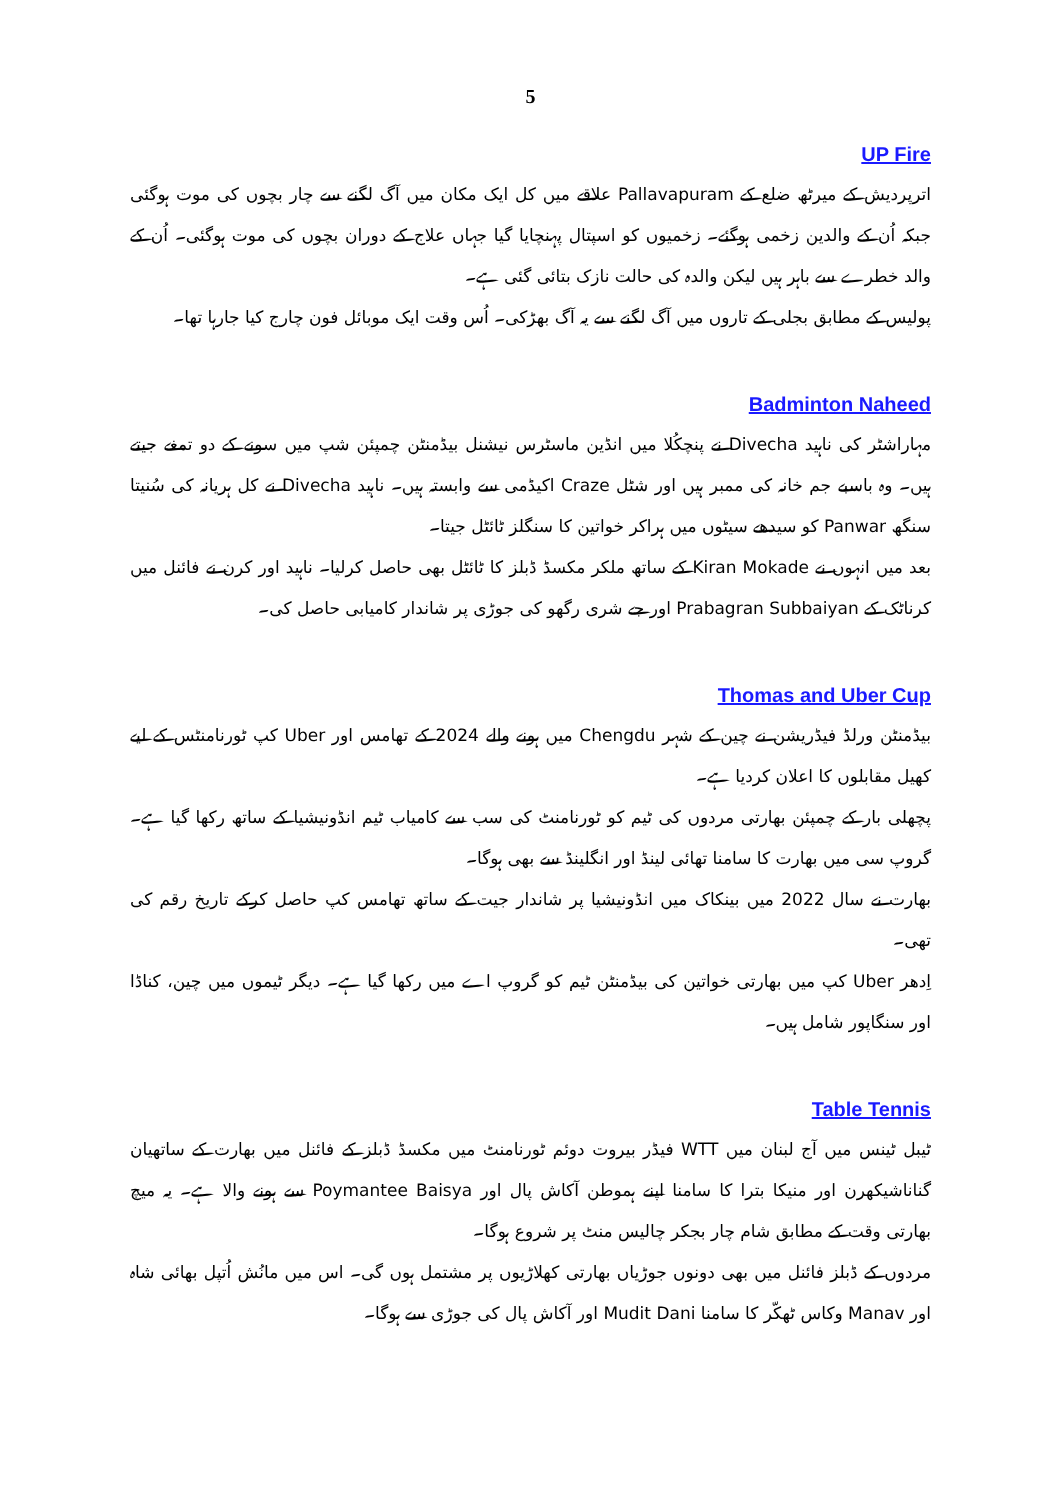5
UP Fire
اترپردیش کے میرٹھ ضلع کے Pallavapuram علاقے میں کل ایک مکان میں آگ لگنے سے چار بچوں کی موت ہوگئی جبکہ اُن کے والدین زخمی ہوگئے۔ زخمیوں کو اسپتال پہنچایا گیا جہاں علاج کے دوران بچوں کی موت ہوگئی۔ اُن کے والد خطرے سے باہر ہیں لیکن والدہ کی حالت نازک بتائی گئی ہے۔
پولیس کے مطابق بجلی کے تاروں میں آگ لگنے سے یہ آگ بھڑکی۔ اُس وقت ایک موبائل فون چارج کیا جارہا تھا۔
Badminton Naheed
مہاراشٹر کی ناہید Divecha نے پنچکُلا میں انڈین ماسٹرس نیشنل بیڈمنٹن چمپئن شپ میں سونے کے دو تمغے جیتے ہیں۔ وہ باسبے جم خانہ کی ممبر ہیں اور شٹل Craze اکیڈمی سے وابستہ ہیں۔ ناہید Divecha نے کل ہریانہ کی سُنیتا سنگھ Panwar کو سیدھے سیٹوں میں ہراکر خواتین کا سنگلز ٹائٹل جیتا۔
بعد میں انہوں نے Kiran Mokade کے ساتھ ملکر مکسڈ ڈبلز کا ٹائٹل بھی حاصل کرلیا۔ ناہید اور کرن نے فائنل میں کرناٹک کے Prabagran Subbaiyan اور جے شری رگھو کی جوڑی پر شاندار کامیابی حاصل کی۔
Thomas and Uber Cup
بیڈمنٹن ورلڈ فیڈریشن نے چین کے شہر Chengdu میں ہونے والے 2024 کے تھامس اور Uber کپ ٹورنامنٹس کے لیے کھیل مقابلوں کا اعلان کردیا ہے۔
پچھلی بار کے چمپئن بھارتی مردوں کی ٹیم کو ٹورنامنٹ کی سب سے کامیاب ٹیم انڈونیشیا کے ساتھ رکھا گیا ہے۔ گروپ سی میں بھارت کا سامنا تھائی لینڈ اور انگلینڈ سے بھی ہوگا۔
بھارت نے سال 2022 میں بینکاک میں انڈونیشیا پر شاندار جیت کے ساتھ تھامس کپ حاصل کرکے تاریخ رقم کی تھی۔
اِدھر Uber کپ میں بھارتی خواتین کی بیڈمنٹن ٹیم کو گروپ اے میں رکھا گیا ہے۔ دیگر ٹیموں میں چین، کناڈا اور سنگاپور شامل ہیں۔
Table Tennis
ٹیبل ٹینس میں آج لبنان میں WTT فیڈر بیروت دوئم ٹورنامنٹ میں مکسڈ ڈبلز کے فائنل میں بھارت کے ساتھیان گناناشیکھرن اور منیکا بترا کا سامنا اپنے ہموطن آکاش پال اور Poymantee Baisya سے ہونے والا ہے۔ یہ میچ بھارتی وقت کے مطابق شام چار بجکر چالیس منٹ پر شروع ہوگا۔
مردوں کے ڈبلز فائنل میں بھی دونوں جوڑیاں بھارتی کھلاڑیوں پر مشتمل ہوں گی۔ اس میں مانُش اُتپل بھائی شاہ اور Manav وکاس ٹھکّر کا سامنا Mudit Dani اور آکاش پال کی جوڑی سے ہوگا۔